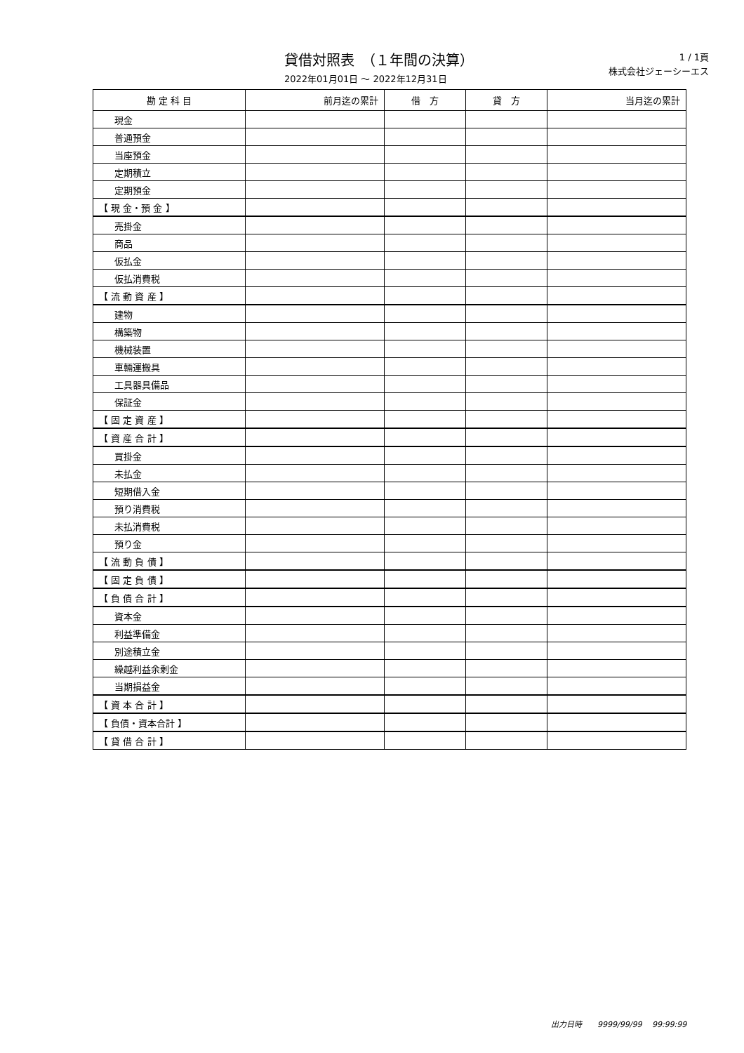貸借対照表　（１年間の決算）
2022年01月01日 ～ 2022年12月31日
1 / 1頁
株式会社ジェーシーエス
| 勘 定 科 目 | 前月迄の累計 | 借 方 | 貸 方 | 当月迄の累計 |
| --- | --- | --- | --- | --- |
| 現金 | | | | |
| 普通預金 | | | | |
| 当座預金 | | | | |
| 定期積立 | | | | |
| 定期預金 | | | | |
| 【 現 金・預 金 】 | | | | |
| 売掛金 | | | | |
| 商品 | | | | |
| 仮払金 | | | | |
| 仮払消費税 | | | | |
| 【 流 動 資 産 】 | | | | |
| 建物 | | | | |
| 構築物 | | | | |
| 機械装置 | | | | |
| 車輛運搬具 | | | | |
| 工具器具備品 | | | | |
| 保証金 | | | | |
| 【 固 定 資 産 】 | | | | |
| 【 資 産 合 計 】 | | | | |
| 買掛金 | | | | |
| 未払金 | | | | |
| 短期借入金 | | | | |
| 預り消費税 | | | | |
| 未払消費税 | | | | |
| 預り金 | | | | |
| 【 流 動 負 債 】 | | | | |
| 【 固 定 負 債 】 | | | | |
| 【 負 債 合 計 】 | | | | |
| 資本金 | | | | |
| 利益準備金 | | | | |
| 別途積立金 | | | | |
| 繰越利益余剰金 | | | | |
| 当期損益金 | | | | |
| 【 資 本 合 計 】 | | | | |
| 【 負債・資本合計 】 | | | | |
| 【 貸 借 合 計 】 | | | | |
出力日時　　9999/99/99　 99:99:99